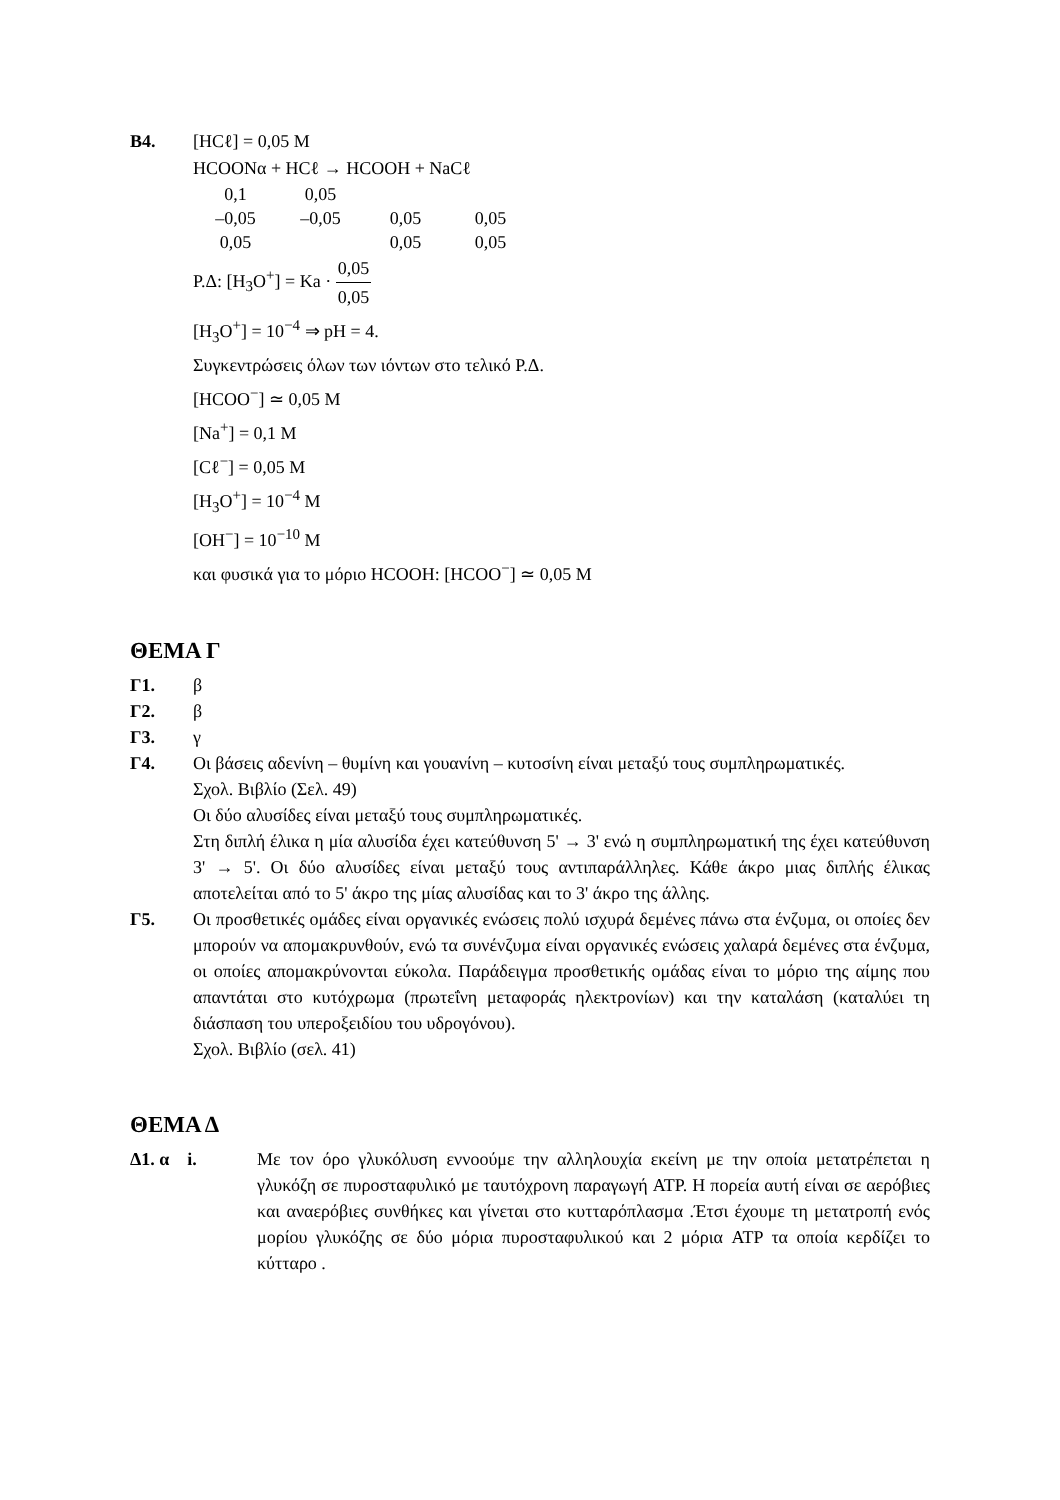Β4. [HCℓ] = 0,05 M
HCOONα + HCℓ → HCOOH + NaCℓ
| 0,1 | 0,05 | | |
| –0,05 | –0,05 | 0,05 | 0,05 |
| 0,05 | | 0,05 | 0,05 |
Ρ.Δ: [H<sub>3</sub>O<sup>+</sup>] = Ka · 0,05 0,05
[H<sub>3</sub>O<sup>+</sup>] = 10<sup>−4</sup> ⇒ pH = 4.
Συγκεντρώσεις όλων των ιόντων στο τελικό Ρ.Δ.
[HCOO<sup>−</sup>] ≃ 0,05 M
[Na<sup>+</sup>] = 0,1 M
[Cℓ<sup>−</sup>] = 0,05 M
[H<sub>3</sub>O<sup>+</sup>] = 10<sup>−4</sup> M
[OH<sup>−</sup>] = 10<sup>−10</sup> M
και φυσικά για το μόριο HCOOH: [HCOO<sup>−</sup>] ≃ 0,05 M
ΘΕΜΑ Γ
Γ1. β
Γ2. β
Γ3. γ
Γ4. Οι βάσεις αδενίνη – θυμίνη και γουανίνη – κυτοσίνη είναι μεταξύ τους συμπληρωματικές.
Σχολ. Βιβλίο (Σελ. 49)
Οι δύο αλυσίδες είναι μεταξύ τους συμπληρωματικές.
Στη διπλή έλικα η μία αλυσίδα έχει κατεύθυνση 5' → 3' ενώ η συμπληρωματική της έχει κατεύθυνση 3' → 5'. Οι δύο αλυσίδες είναι μεταξύ τους αντιπαράλληλες. Κάθε άκρο μιας διπλής έλικας αποτελείται από το 5' άκρο της μίας αλυσίδας και το 3' άκρο της άλλης.
Γ5. Οι προσθετικές ομάδες είναι οργανικές ενώσεις πολύ ισχυρά δεμένες πάνω στα ένζυμα, οι οποίες δεν μπορούν να απομακρυνθούν, ενώ τα συνένζυμα είναι οργανικές ενώσεις χαλαρά δεμένες στα ένζυμα, οι οποίες απομακρύνονται εύκολα. Παράδειγμα προσθετικής ομάδας είναι το μόριο της αίμης που απαντάται στο κυτόχρωμα (πρωτεΐνη μεταφοράς ηλεκτρονίων) και την καταλάση (καταλύει τη διάσπαση του υπεροξειδίου του υδρογόνου).
Σχολ. Βιβλίο (σελ. 41)
ΘΕΜΑ Δ
Δ1. α i. Με τον όρο γλυκόλυση εννοούμε την αλληλουχία εκείνη με την οποία μετατρέπεται η γλυκόζη σε πυροσταφυλικό με ταυτόχρονη παραγωγή ATP. Η πορεία αυτή είναι σε αερόβιες και αναερόβιες συνθήκες και γίνεται στο κυτταρόπλασμα .Έτσι έχουμε τη μετατροπή ενός μορίου γλυκόζης σε δύο μόρια πυροσταφυλικού και 2 μόρια ATP τα οποία κερδίζει το κύτταρο .